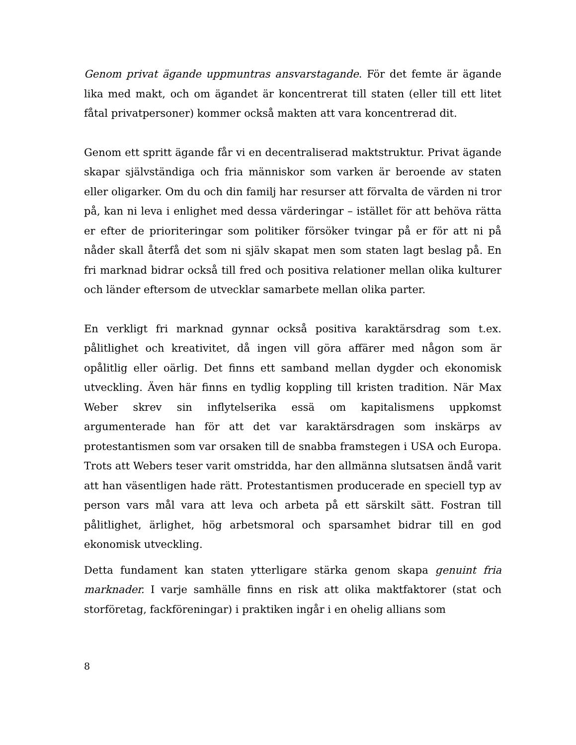Genom privat ägande uppmuntras ansvarstagande. För det femte är ägande lika med makt, och om ägandet är koncentrerat till staten (eller till ett litet fåtal privatpersoner) kommer också makten att vara koncentrerad dit.
Genom ett spritt ägande får vi en decentraliserad maktstruktur. Privat ägande skapar självständiga och fria människor som varken är beroende av staten eller oligarker. Om du och din familj har resurser att förvalta de värden ni tror på, kan ni leva i enlighet med dessa värderingar – istället för att behöva rätta er efter de prioriteringar som politiker försöker tvingar på er för att ni på nåder skall återfå det som ni själv skapat men som staten lagt beslag på. En fri marknad bidrar också till fred och positiva relationer mellan olika kulturer och länder eftersom de utvecklar samarbete mellan olika parter.
En verkligt fri marknad gynnar också positiva karaktärsdrag som t.ex. pålitlighet och kreativitet, då ingen vill göra affärer med någon som är opålitlig eller oärlig. Det finns ett samband mellan dygder och ekonomisk utveckling. Även här finns en tydlig koppling till kristen tradition. När Max Weber skrev sin inflytelserika essä om kapitalismens uppkomst argumenterade han för att det var karaktärsdragen som inskärps av protestantismen som var orsaken till de snabba framstegen i USA och Europa. Trots att Webers teser varit omstridda, har den allmänna slutsatsen ändå varit att han väsentligen hade rätt. Protestantismen producerade en speciell typ av person vars mål vara att leva och arbeta på ett särskilt sätt. Fostran till pålitlighet, ärlighet, hög arbetsmoral och sparsamhet bidrar till en god ekonomisk utveckling.
Detta fundament kan staten ytterligare stärka genom skapa genuint fria marknader. I varje samhälle finns en risk att olika maktfaktorer (stat och storföretag, fackföreningar) i praktiken ingår i en ohelig allians som
8